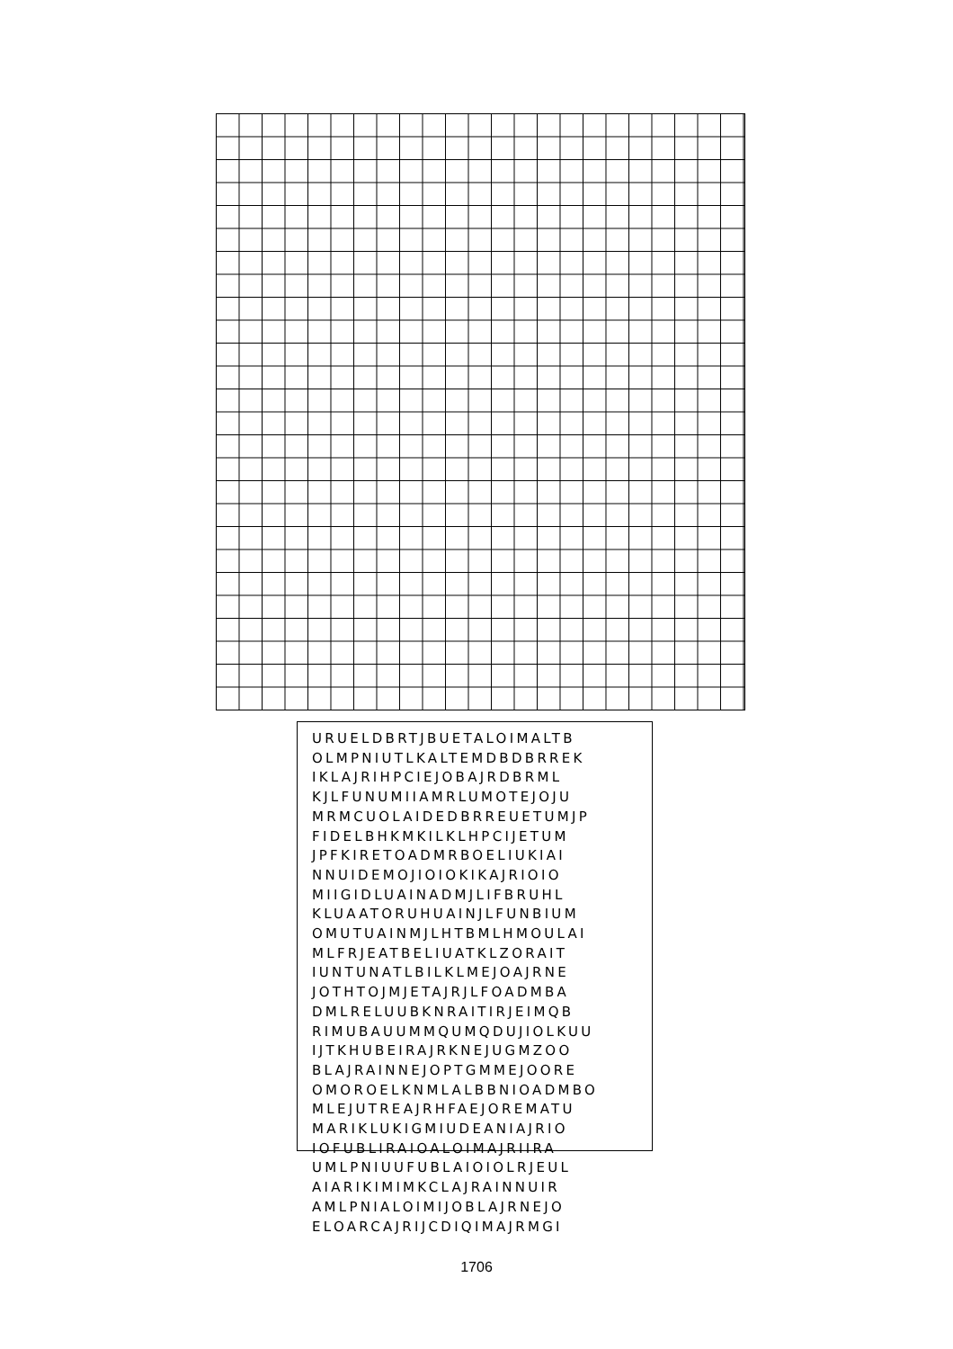URUELDBRTJBUETALOIMALTB
OLMPNIUTLKALTEMDBDBRREK
IKLAJRIHPCIEJOBAJRDBRML
KJLFUNUMIIAMRLUMOTEJOJU
MRMCUOLAIDEDBRREUETUMJP
FIDELBHKMKILKLHPCIJETUM
JPFKIRETOADMRBOELIUKIAI
NNUIDEMOJIOIOKIKAJRIOIO
MIIGIDLUAINADMJLIFBRUHL
KLUAATORUHUAINJLFUNBIUM
OMUTUAINMJLHTBMLHMOULAI
MLFRJEATBELIUATKLZORAIT
IUNTUNATLBILKLMEJOAJRNE
JOTHTOJMJETAJRJLFOADMBA
DMLRELUUBKNRAITIRJEIMQB
RIMUBAUUMMQUMQDUJIOLKUU
IJTKHUBEIRAJRKNEJUGMZOO
BLAJRAINNEJOPTGMMEJOORE
OMOROELKNMLALBBNIOADMBO
MLEJUTREAJRHFAEJOREMATU
MARIKLUKIGMIUDEANIAJRIO
IOFUBLIRAIOALOIMAJRIIRA
UMLPNIUUFUBLAIOIOLRJEUL
AIARIKIMIMKCLAJRAINNUIR
AMLPNIALOIMIJOBLAJRNEJO
ELOARCAJRIJCDIQIMAJRMGI
1706